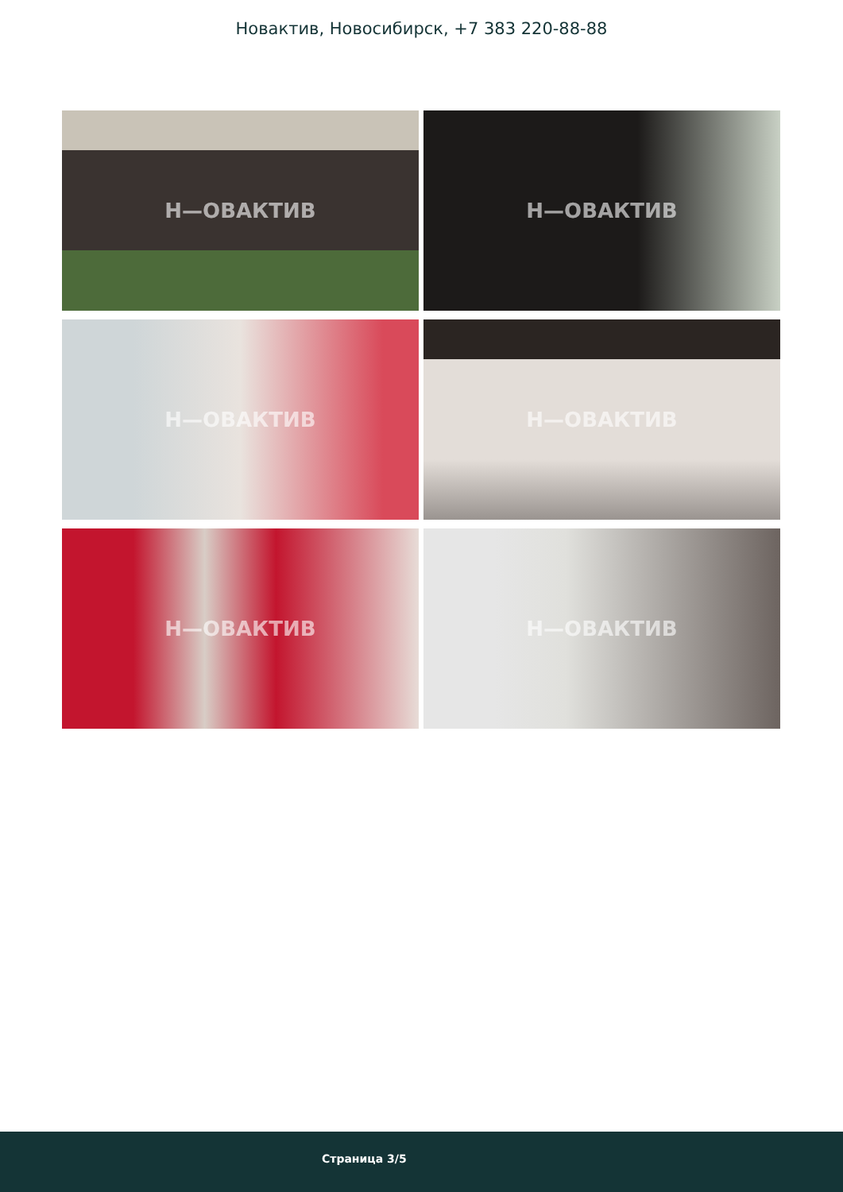Новактив, Новосибирск, +7 383 220-88-88
Н—ОВАКТИВ
Н—ОВАКТИВ
Н—ОВАКТИВ
Н—ОВАКТИВ
Н—ОВАКТИВ
Н—ОВАКТИВ
Страница 3/5